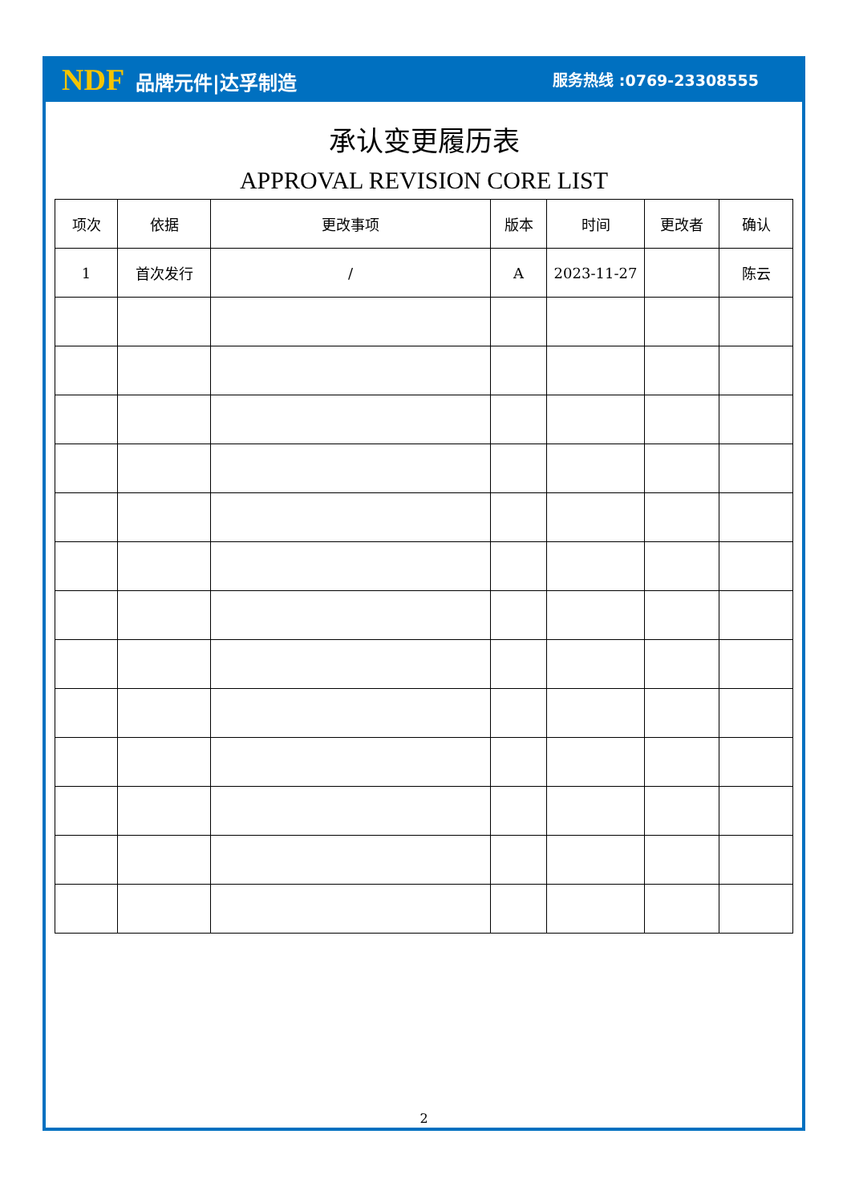NDF 品牌元件|达孚制造
服务热线 :0769-23308555
承认变更履历表
APPROVAL REVISION CORE LIST
| 项次 | 依据 | 更改事项 | 版本 | 时间 | 更改者 | 确认 |
| --- | --- | --- | --- | --- | --- | --- |
| 1 | 首次发行 | / | A | 2023-11-27 | | 陈云 |
2